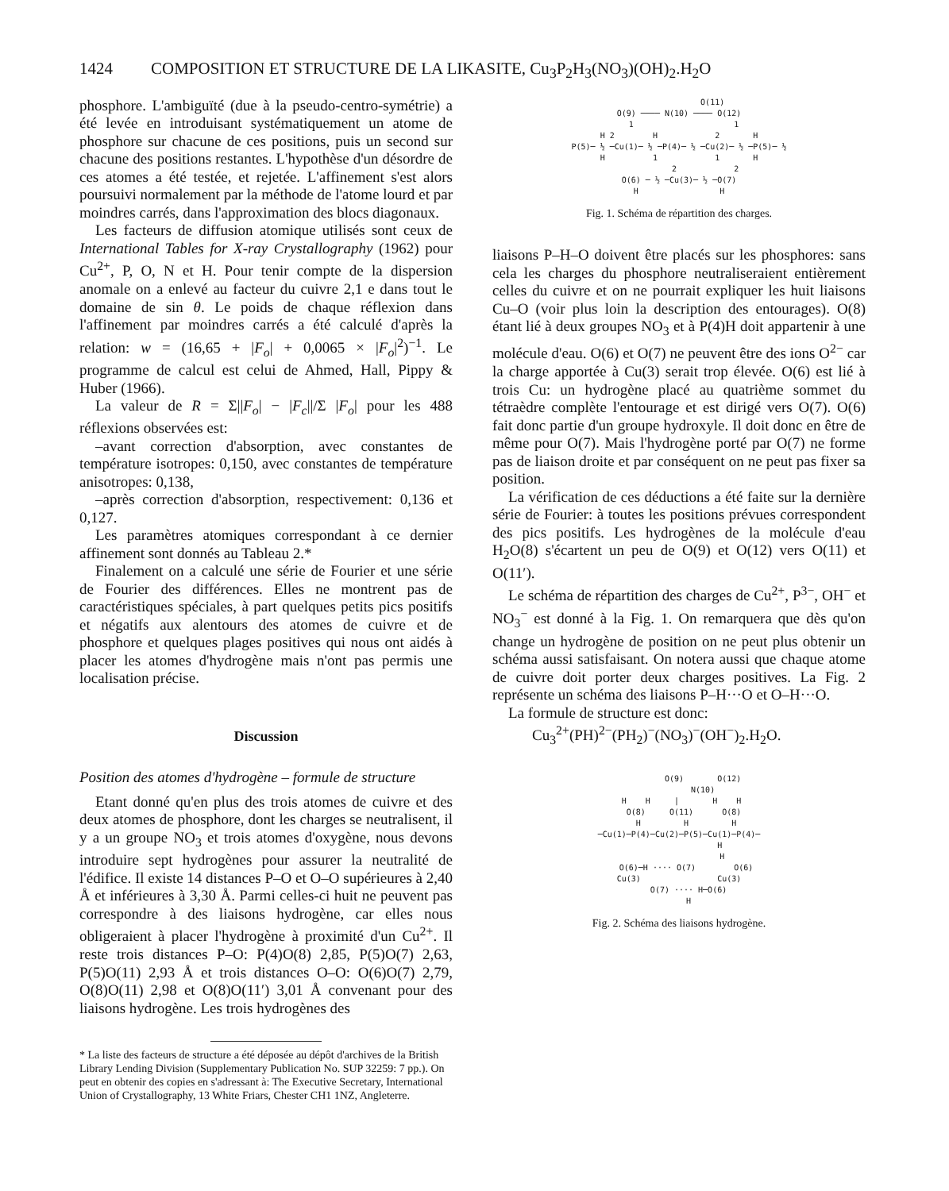1424 COMPOSITION ET STRUCTURE DE LA LIKASITE, Cu<sub>3</sub>P<sub>2</sub>H<sub>3</sub>(NO<sub>3</sub>)(OH)<sub>2</sub>.H<sub>2</sub>O
phosphore. L'ambiguïté (due à la pseudo-centro-symétrie) a été levée en introduisant systématiquement un atome de phosphore sur chacune de ces positions, puis un second sur chacune des positions restantes. L'hypothèse d'un désordre de ces atomes a été testée, et rejetée. L'affinement s'est alors poursuivi normalement par la méthode de l'atome lourd et par moindres carrés, dans l'approximation des blocs diagonaux.
Les facteurs de diffusion atomique utilisés sont ceux de International Tables for X-ray Crystallography (1962) pour Cu<sup>2+</sup>, P, O, N et H. Pour tenir compte de la dispersion anomale on a enlevé au facteur du cuivre 2,1 e dans tout le domaine de sin θ. Le poids de chaque réflexion dans l'affinement par moindres carrés a été calculé d'après la relation: w = (16,65 + |F<sub>o</sub>| + 0,0065 × |F<sub>o</sub>|<sup>2</sup>)<sup>−1</sup>. Le programme de calcul est celui de Ahmed, Hall, Pippy & Huber (1966).
La valeur de R = Σ||F<sub>o</sub>| − |F<sub>c</sub>||/Σ |F<sub>o</sub>| pour les 488 réflexions observées est:
–avant correction d'absorption, avec constantes de température isotropes: 0,150, avec constantes de température anisotropes: 0,138,
–après correction d'absorption, respectivement: 0,136 et 0,127.
Les paramètres atomiques correspondant à ce dernier affinement sont donnés au Tableau 2.*
Finalement on a calculé une série de Fourier et une série de Fourier des différences. Elles ne montrent pas de caractéristiques spéciales, à part quelques petits pics positifs et négatifs aux alentours des atomes de cuivre et de phosphore et quelques plages positives qui nous ont aidés à placer les atomes d'hydrogène mais n'ont pas permis une localisation précise.
Discussion
Position des atomes d'hydrogène – formule de structure
Etant donné qu'en plus des trois atomes de cuivre et des deux atomes de phosphore, dont les charges se neutralisent, il y a un groupe NO<sub>3</sub> et trois atomes d'oxygène, nous devons introduire sept hydrogènes pour assurer la neutralité de l'édifice. Il existe 14 distances P–O et O–O supérieures à 2,40 Å et inférieures à 3,30 Å. Parmi celles-ci huit ne peuvent pas correspondre à des liaisons hydrogène, car elles nous obligeraient à placer l'hydrogène à proximité d'un Cu<sup>2+</sup>. Il reste trois distances P–O: P(4)O(8) 2,85, P(5)O(7) 2,63, P(5)O(11) 2,93 Å et trois distances O–O: O(6)O(7) 2,79, O(8)O(11) 2,98 et O(8)O(11′) 3,01 Å convenant pour des liaisons hydrogène. Les trois hydrogènes des
* La liste des facteurs de structure a été déposée au dépôt d'archives de la British Library Lending Division (Supplementary Publication No. SUP 32259: 7 pp.). On peut en obtenir des copies en s'adressant à: The Executive Secretary, International Union of Crystallography, 13 White Friars, Chester CH1 1NZ, Angleterre.
O(11) O(9) ──── N(10) ──── O(12) 1 1 H 2 H 2 H P(5)─ ½ ─Cu(1)─ ½ ─P(4)─ ½ ─Cu(2)─ ½ ─P(5)─ ½ H 1 1 H 2 2 O(6) ─ ½ ─Cu(3)─ ½ ─O(7) H H
Fig. 1. Schéma de répartition des charges.
liaisons P–H–O doivent être placés sur les phosphores: sans cela les charges du phosphore neutraliseraient entièrement celles du cuivre et on ne pourrait expliquer les huit liaisons Cu–O (voir plus loin la description des entourages). O(8) étant lié à deux groupes NO<sub>3</sub> et à P(4)H doit appartenir à une molécule d'eau. O(6) et O(7) ne peuvent être des ions O<sup>2−</sup> car la charge apportée à Cu(3) serait trop élevée. O(6) est lié à trois Cu: un hydrogène placé au quatrième sommet du tétraèdre complète l'entourage et est dirigé vers O(7). O(6) fait donc partie d'un groupe hydroxyle. Il doit donc en être de même pour O(7). Mais l'hydrogène porté par O(7) ne forme pas de liaison droite et par conséquent on ne peut pas fixer sa position.
La vérification de ces déductions a été faite sur la dernière série de Fourier: à toutes les positions prévues correspondent des pics positifs. Les hydrogènes de la molécule d'eau H<sub>2</sub>O(8) s'écartent un peu de O(9) et O(12) vers O(11) et O(11′).
Le schéma de répartition des charges de Cu<sup>2+</sup>, P<sup>3−</sup>, OH<sup>−</sup> et NO<sub>3</sub><sup>−</sup> est donné à la Fig. 1. On remarquera que dès qu'on change un hydrogène de position on ne peut plus obtenir un schéma aussi satisfaisant. On notera aussi que chaque atome de cuivre doit porter deux charges positives. La Fig. 2 représente un schéma des liaisons P–H···O et O–H···O.
La formule de structure est donc:
Cu<sub>3</sub><sup>2+</sup>(PH)<sup>2−</sup>(PH<sub>2</sub>)<sup>−</sup>(NO<sub>3</sub>)<sup>−</sup>(OH<sup>−</sup>)<sub>2</sub>.H<sub>2</sub>O.
O(9) O(12) N(10) H H | H H O(8) O(11) O(8) H H H ─Cu(1)─P(4)─Cu(2)─P(5)─Cu(1)─P(4)─ H H O(6)─H ···· O(7) O(6) Cu(3) Cu(3) O(7) ···· H─O(6) H
Fig. 2. Schéma des liaisons hydrogène.